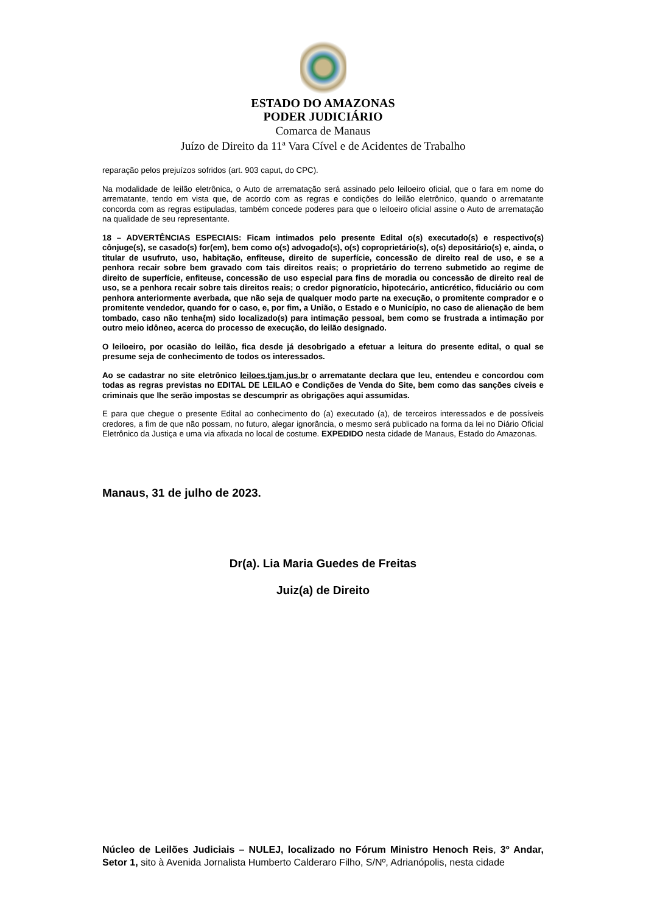ESTADO DO AMAZONAS
PODER JUDICIÁRIO
Comarca de Manaus
Juízo de Direito da 11ª Vara Cível e de Acidentes de Trabalho
reparação pelos prejuízos sofridos (art. 903 caput, do CPC).
Na modalidade de leilão eletrônica, o Auto de arrematação será assinado pelo leiloeiro oficial, que o fara em nome do arrematante, tendo em vista que, de acordo com as regras e condições do leilão eletrônico, quando o arrematante concorda com as regras estipuladas, também concede poderes para que o leiloeiro oficial assine o Auto de arrematação na qualidade de seu representante.
18 – ADVERTÊNCIAS ESPECIAIS: Ficam intimados pelo presente Edital o(s) executado(s) e respectivo(s) cônjuge(s), se casado(s) for(em), bem como o(s) advogado(s), o(s) coproprietário(s), o(s) depositário(s) e, ainda, o titular de usufruto, uso, habitação, enfiteuse, direito de superfície, concessão de direito real de uso, e se a penhora recair sobre bem gravado com tais direitos reais; o proprietário do terreno submetido ao regime de direito de superfície, enfiteuse, concessão de uso especial para fins de moradia ou concessão de direito real de uso, se a penhora recair sobre tais direitos reais; o credor pignoratício, hipotecário, anticrético, fiduciário ou com penhora anteriormente averbada, que não seja de qualquer modo parte na execução, o promitente comprador e o promitente vendedor, quando for o caso, e, por fim, a União, o Estado e o Município, no caso de alienação de bem tombado, caso não tenha{m) sido localizado(s) para intimação pessoal, bem como se frustrada a intimação por outro meio idôneo, acerca do processo de execução, do leilão designado.
O leiloeiro, por ocasião do leilão, fica desde já desobrigado a efetuar a leitura do presente edital, o qual se presume seja de conhecimento de todos os interessados.
Ao se cadastrar no site eletrônico leiloes.tjam.jus.br o arrematante declara que leu, entendeu e concordou com todas as regras previstas no EDITAL DE LEILAO e Condições de Venda do Site, bem como das sanções cíveis e criminais que lhe serão impostas se descumprir as obrigações aqui assumidas.
E para que chegue o presente Edital ao conhecimento do (a) executado (a), de terceiros interessados e de possíveis credores, a fim de que não possam, no futuro, alegar ignorância, o mesmo será publicado na forma da lei no Diário Oficial Eletrônico da Justiça e uma via afixada no local de costume. EXPEDIDO nesta cidade de Manaus, Estado do Amazonas.
Manaus, 31 de julho de 2023.
Dr(a). Lia Maria Guedes de Freitas
Juiz(a) de Direito
Núcleo de Leilões Judiciais – NULEJ, localizado no Fórum Ministro Henoch Reis, 3º Andar, Setor 1, sito à Avenida Jornalista Humberto Calderaro Filho, S/Nº, Adrianópolis, nesta cidade